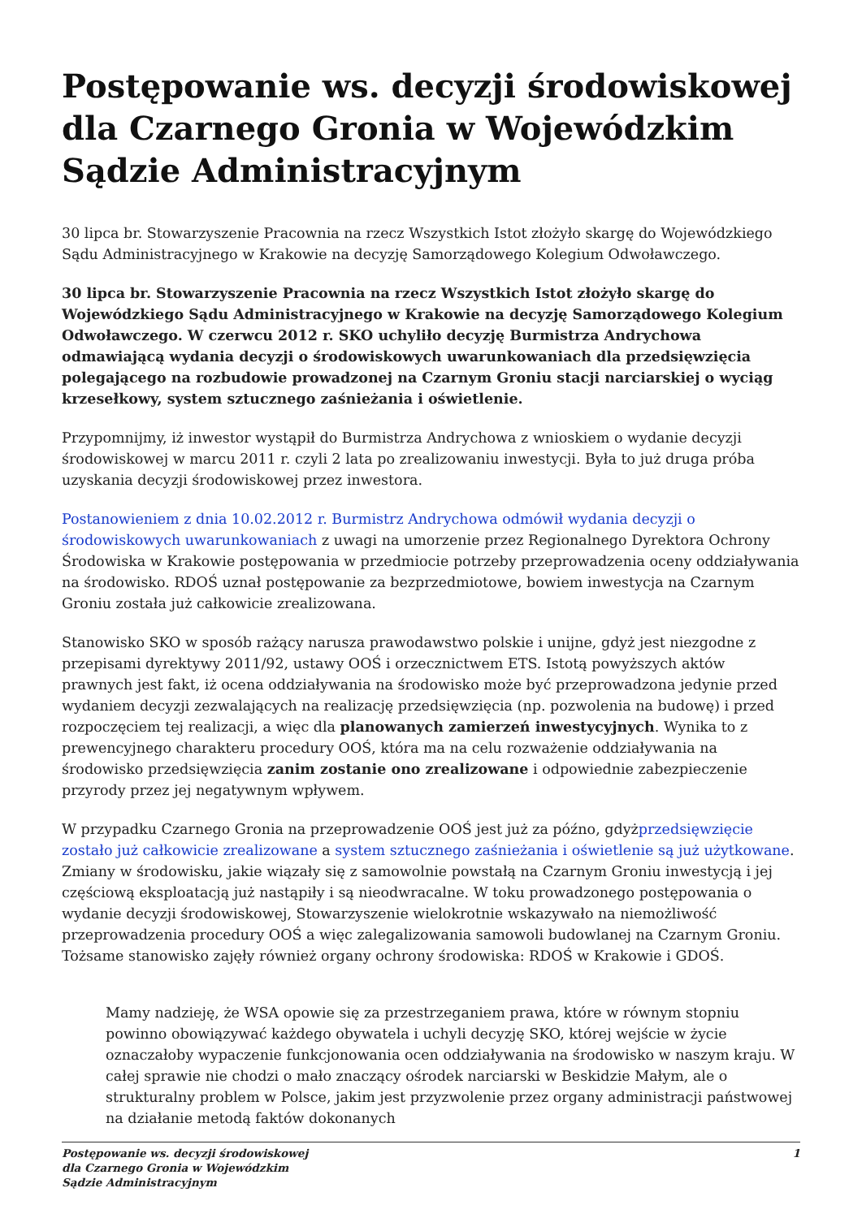Postępowanie ws. decyzji środowiskowej dla Czarnego Gronia w Wojewódzkim Sądzie Administracyjnym
30 lipca br. Stowarzyszenie Pracownia na rzecz Wszystkich Istot złożyło skargę do Wojewódzkiego Sądu Administracyjnego w Krakowie na decyzję Samorządowego Kolegium Odwoławczego.
30 lipca br. Stowarzyszenie Pracownia na rzecz Wszystkich Istot złożyło skargę do Wojewódzkiego Sądu Administracyjnego w Krakowie na decyzję Samorządowego Kolegium Odwoławczego. W czerwcu 2012 r. SKO uchyliło decyzję Burmistrza Andrychowa odmawiającą wydania decyzji o środowiskowych uwarunkowaniach dla przedsięwzięcia polegającego na rozbudowie prowadzonej na Czarnym Groniu stacji narciarskiej o wyciąg krzesełkowy, system sztucznego zaśnieżania i oświetlenie.
Przypomnijmy, iż inwestor wystąpił do Burmistrza Andrychowa z wnioskiem o wydanie decyzji środowiskowej w marcu 2011 r. czyli 2 lata po zrealizowaniu inwestycji. Była to już druga próba uzyskania decyzji środowiskowej przez inwestora.
Postanowieniem z dnia 10.02.2012 r. Burmistrz Andrychowa odmówił wydania decyzji o środowiskowych uwarunkowaniach z uwagi na umorzenie przez Regionalnego Dyrektora Ochrony Środowiska w Krakowie postępowania w przedmiocie potrzeby przeprowadzenia oceny oddziaływania na środowisko. RDOŚ uznał postępowanie za bezprzedmiotowe, bowiem inwestycja na Czarnym Groniu została już całkowicie zrealizowana.
Stanowisko SKO w sposób rażący narusza prawodawstwo polskie i unijne, gdyż jest niezgodne z przepisami dyrektywy 2011/92, ustawy OOŚ i orzecznictwem ETS. Istotą powyższych aktów prawnych jest fakt, iż ocena oddziaływania na środowisko może być przeprowadzona jedynie przed wydaniem decyzji zezwalających na realizację przedsięwzięcia (np. pozwolenia na budowę) i przed rozpoczęciem tej realizacji, a więc dla planowanych zamierzeń inwestycyjnych. Wynika to z prewencyjnego charakteru procedury OOŚ, która ma na celu rozważenie oddziaływania na środowisko przedsięwzięcia zanim zostanie ono zrealizowane i odpowiednie zabezpieczenie przyrody przez jej negatywnym wpływem.
W przypadku Czarnego Gronia na przeprowadzenie OOŚ jest już za późno, gdyżprzedsięwzięcie zostało już całkowicie zrealizowane a system sztucznego zaśnieżania i oświetlenie są już użytkowane. Zmiany w środowisku, jakie wiązały się z samowolnie powstałą na Czarnym Groniu inwestycją i jej częściową eksploatacją już nastąpiły i są nieodwracalne. W toku prowadzonego postępowania o wydanie decyzji środowiskowej, Stowarzyszenie wielokrotnie wskazywało na niemożliwość przeprowadzenia procedury OOŚ a więc zalegalizowania samowoli budowlanej na Czarnym Groniu. Tożsame stanowisko zajęły również organy ochrony środowiska: RDOŚ w Krakowie i GDOŚ.
Mamy nadzieję, że WSA opowie się za przestrzeganiem prawa, które w równym stopniu powinno obowiązywać każdego obywatela i uchyli decyzję SKO, której wejście w życie oznaczałoby wypaczenie funkcjonowania ocen oddziaływania na środowisko w naszym kraju. W całej sprawie nie chodzi o mało znaczący ośrodek narciarski w Beskidzie Małym, ale o strukturalny problem w Polsce, jakim jest przyzwolenie przez organy administracji państwowej na działanie metodą faktów dokonanych
Postępowanie ws. decyzji środowiskowej
dla Czarnego Gronia w Wojewódzkim
Sądzie Administracyjnym
1